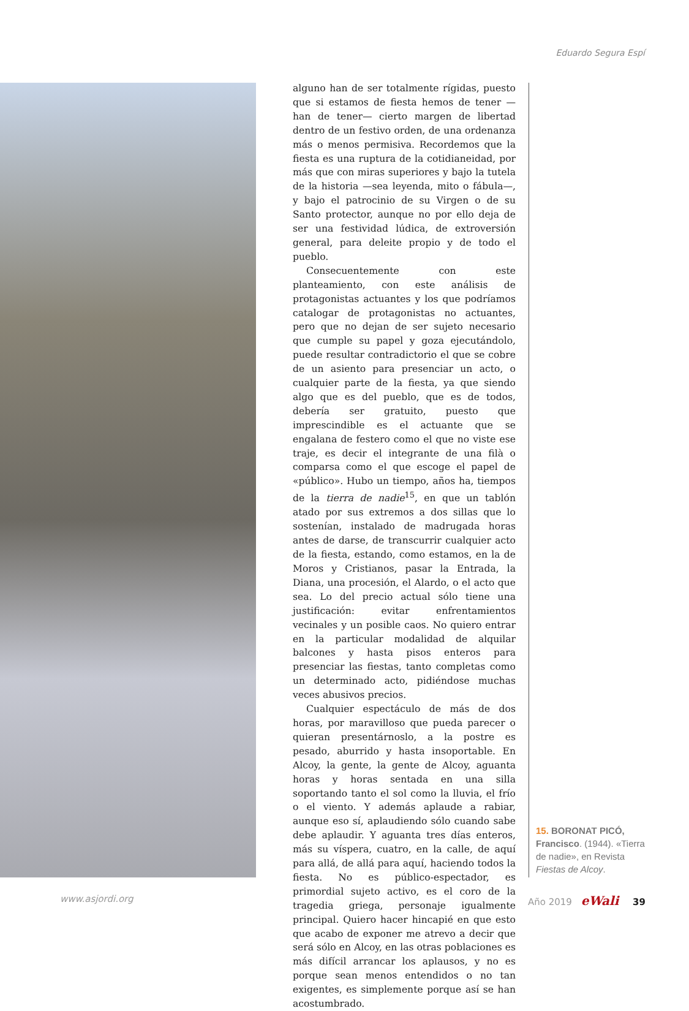Eduardo Segura Espí
alguno han de ser totalmente rígidas, puesto que si estamos de fiesta hemos de tener —han de tener— cierto margen de libertad dentro de un festivo orden, de una ordenanza más o menos permisiva. Recordemos que la fiesta es una ruptura de la cotidianeidad, por más que con miras superiores y bajo la tutela de la historia —sea leyenda, mito o fábula—, y bajo el patrocinio de su Virgen o de su Santo protector, aunque no por ello deja de ser una festividad lúdica, de extroversión general, para deleite propio y de todo el pueblo.
Consecuentemente con este planteamiento, con este análisis de protagonistas actuantes y los que podríamos catalogar de protagonistas no actuantes, pero que no dejan de ser sujeto necesario que cumple su papel y goza ejecutándolo, puede resultar contradictorio el que se cobre de un asiento para presenciar un acto, o cualquier parte de la fiesta, ya que siendo algo que es del pueblo, que es de todos, debería ser gratuito, puesto que imprescindible es el actuante que se engalana de festero como el que no viste ese traje, es decir el integrante de una filà o comparsa como el que escoge el papel de «público». Hubo un tiempo, años ha, tiempos de la tierra de nadie<sup>15</sup>, en que un tablón atado por sus extremos a dos sillas que lo sostenían, instalado de madrugada horas antes de darse, de transcurrir cualquier acto de la fiesta, estando, como estamos, en la de Moros y Cristianos, pasar la Entrada, la Diana, una procesión, el Alardo, o el acto que sea. Lo del precio actual sólo tiene una justificación: evitar enfrentamientos vecinales y un posible caos. No quiero entrar en la particular modalidad de alquilar balcones y hasta pisos enteros para presenciar las fiestas, tanto completas como un determinado acto, pidiéndose muchas veces abusivos precios.
Cualquier espectáculo de más de dos horas, por maravilloso que pueda parecer o quieran presentárnoslo, a la postre es pesado, aburrido y hasta insoportable. En Alcoy, la gente, la gente de Alcoy, aguanta horas y horas sentada en una silla soportando tanto el sol como la lluvia, el frío o el viento. Y además aplaude a rabiar, aunque eso sí, aplaudiendo sólo cuando sabe debe aplaudir. Y aguanta tres días enteros, más su víspera, cuatro, en la calle, de aquí para allá, de allá para aquí, haciendo todos la fiesta. No es público-espectador, es primordial sujeto activo, es el coro de la tragedia griega, personaje igualmente principal. Quiero hacer hincapié en que esto que acabo de exponer me atrevo a decir que será sólo en Alcoy, en las otras poblaciones es más difícil arrancar los aplausos, y no es porque sean menos entendidos o no tan exigentes, es simplemente porque así se han acostumbrado.
15. BORONAT PICÓ, Francisco. (1944). «Tierra de nadie», en Revista Fiestas de Alcoy.
www.asjordi.org Año 2019 eWali 39